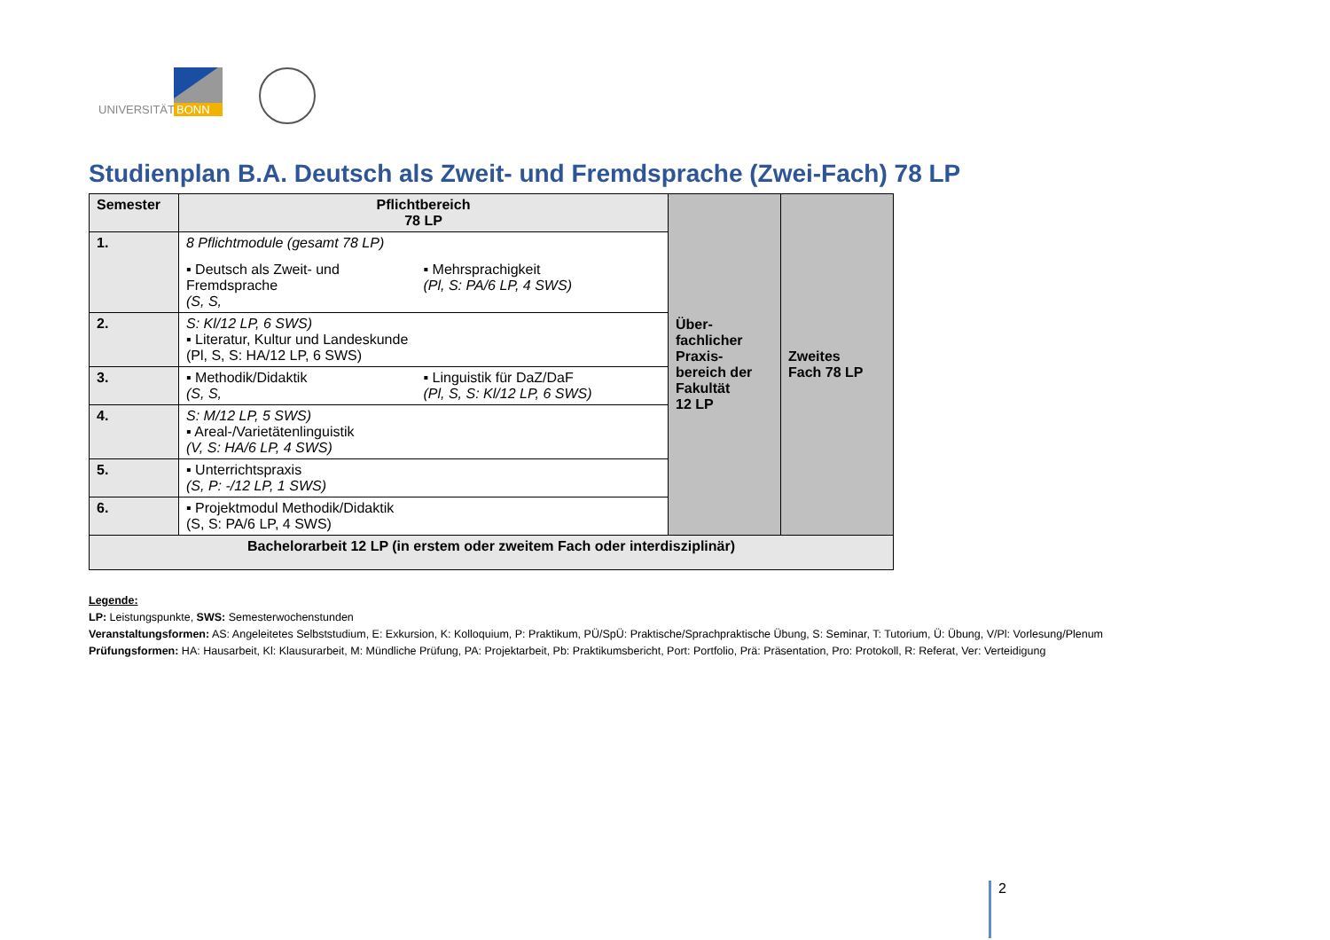UNIVERSITÄT
BONN
Studienplan B.A. Deutsch als Zweit- und Fremdsprache (Zwei-Fach) 78 LP
| Semester | Pflichtbereich 78 LP | Über- fachlicher Praxis- bereich der Fakultät 12 LP | Zweites Fach 78 LP |
| 1. | 8 Pflichtmodule (gesamt 78 LP) ▪ Deutsch als Zweit- und Fremdsprache (S, S, ▪ Mehrsprachigkeit (Pl, S: PA/6 LP, 4 SWS) | | |
| 2. | S: Kl/12 LP, 6 SWS) ▪ Literatur, Kultur und Landeskunde (Pl, S, S: HA/12 LP, 6 SWS) | | |
| 3. | ▪ Methodik/Didaktik (S, S, ▪ Linguistik für DaZ/DaF (Pl, S, S: Kl/12 LP, 6 SWS) | | |
| 4. | S: M/12 LP, 5 SWS) ▪ Areal-/Varietätenlinguistik (V, S: HA/6 LP, 4 SWS) | | |
| 5. | ▪ Unterrichtspraxis (S, P: -/12 LP, 1 SWS) | | |
| 6. | ▪ Projektmodul Methodik/Didaktik (S, S: PA/6 LP, 4 SWS) | | |
| Bachelorarbeit 12 LP (in erstem oder zweitem Fach oder interdisziplinär) | | | |
Legende:
LP: Leistungspunkte, SWS: Semesterwochenstunden
Veranstaltungsformen: AS: Angeleitetes Selbststudium, E: Exkursion, K: Kolloquium, P: Praktikum, PÜ/SpÜ: Praktische/Sprachpraktische Übung, S: Seminar, T: Tutorium, Ü: Übung, V/Pl: Vorlesung/Plenum
Prüfungsformen: HA: Hausarbeit, Kl: Klausurarbeit, M: Mündliche Prüfung, PA: Projektarbeit, Pb: Praktikumsbericht, Port: Portfolio, Prä: Präsentation, Pro: Protokoll, R: Referat, Ver: Verteidigung
2